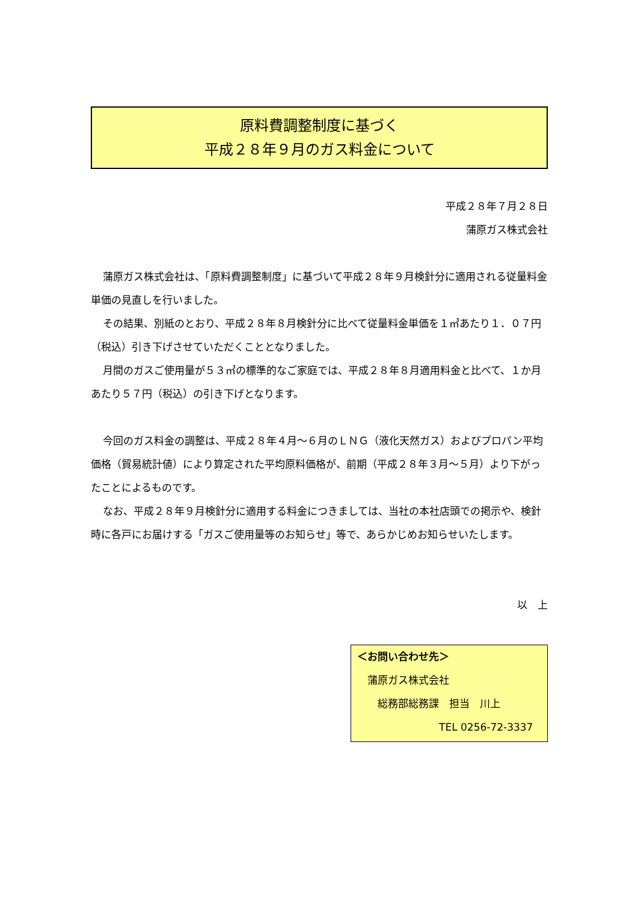原料費調整制度に基づく
平成２８年９月のガス料金について
平成２８年７月２８日
蒲原ガス株式会社
蒲原ガス株式会社は、「原料費調整制度」に基づいて平成２８年９月検針分に適用される従量料金単価の見直しを行いました。
その結果、別紙のとおり、平成２８年８月検針分に比べて従量料金単価を１㎥あたり１．０７円（税込）引き下げさせていただくこととなりました。
月間のガスご使用量が５３㎥の標準的なご家庭では、平成２８年８月適用料金と比べて、１か月あたり５７円（税込）の引き下げとなります。
今回のガス料金の調整は、平成２８年４月～６月のＬＮＧ（液化天然ガス）およびプロパン平均価格（貿易統計値）により算定された平均原料価格が、前期（平成２８年３月～５月）より下がったことによるものです。
なお、平成２８年９月検針分に適用する料金につきましては、当社の本社店頭での掲示や、検針時に各戸にお届けする「ガスご使用量等のお知らせ」等で、あらかじめお知らせいたします。
以　上
＜お問い合わせ先＞
　蒲原ガス株式会社
　　総務部総務課　担当　川上
TEL 0256-72-3337